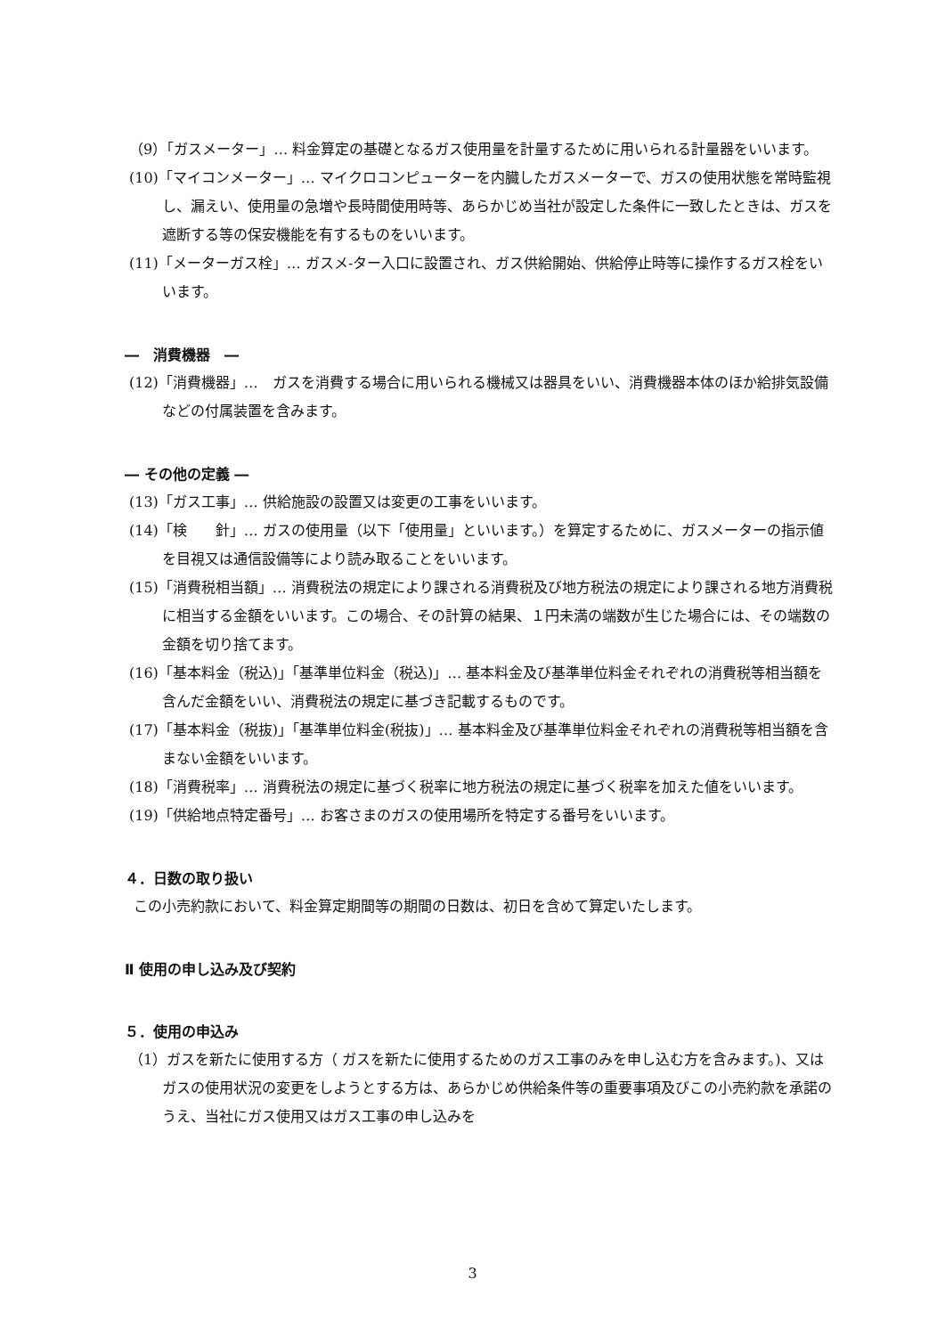（9）「ガスメーター」… 料金算定の基礎となるガス使用量を計量するために用いられる計量器をいいます。
(10)「マイコンメーター」… マイクロコンピューターを内臓したガスメーターで、ガスの使用状態を常時監視し、漏えい、使用量の急増や長時間使用時等、あらかじめ当社が設定した条件に一致したときは、ガスを遮断する等の保安機能を有するものをいいます。
(11)「メーターガス栓」… ガスメ-ター入口に設置され、ガス供給開始、供給停止時等に操作するガス栓をいいます。
―　消費機器　―
(12)「消費機器」…　ガスを消費する場合に用いられる機械又は器具をいい、消費機器本体のほか給排気設備などの付属装置を含みます。
― その他の定義 ―
(13)「ガス工事」… 供給施設の設置又は変更の工事をいいます。
(14)「検　　針」… ガスの使用量（以下「使用量」といいます。）を算定するために、ガスメーターの指示値を目視又は通信設備等により読み取ることをいいます。
(15)「消費税相当額」… 消費税法の規定により課される消費税及び地方税法の規定により課される地方消費税に相当する金額をいいます。この場合、その計算の結果、１円未満の端数が生じた場合には、その端数の金額を切り捨てます。
(16)「基本料金（税込)」「基準単位料金（税込)」… 基本料金及び基準単位料金それぞれの消費税等相当額を含んだ金額をいい、消費税法の規定に基づき記載するものです。
(17)「基本料金（税抜)」「基準単位料金(税抜)」… 基本料金及び基準単位料金それぞれの消費税等相当額を含まない金額をいいます。
(18)「消費税率」… 消費税法の規定に基づく税率に地方税法の規定に基づく税率を加えた値をいいます。
(19)「供給地点特定番号」… お客さまのガスの使用場所を特定する番号をいいます。
４．日数の取り扱い
この小売約款において、料金算定期間等の期間の日数は、初日を含めて算定いたします。
Ⅱ 使用の申し込み及び契約
５．使用の申込み
（1）ガスを新たに使用する方（ ガスを新たに使用するためのガス工事のみを申し込む方を含みます。)、又はガスの使用状況の変更をしようとする方は、あらかじめ供給条件等の重要事項及びこの小売約款を承諾のうえ、当社にガス使用又はガス工事の申し込みを
3